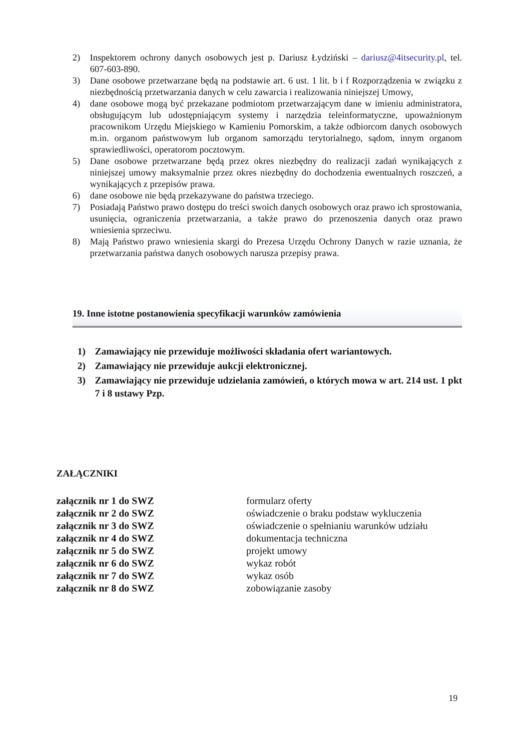2) Inspektorem ochrony danych osobowych jest p. Dariusz Łydziński – dariusz@4itsecurity.pl, tel. 607-603-890.
3) Dane osobowe przetwarzane będą na podstawie art. 6 ust. 1 lit. b i f Rozporządzenia w związku z niezbędnością przetwarzania danych w celu zawarcia i realizowania niniejszej Umowy,
4) dane osobowe mogą być przekazane podmiotom przetwarzającym dane w imieniu administratora, obsługującym lub udostępniającym systemy i narzędzia teleinformatyczne, upoważnionym pracownikom Urzędu Miejskiego w Kamieniu Pomorskim, a także odbiorcom danych osobowych m.in. organom państwowym lub organom samorządu terytorialnego, sądom, innym organom sprawiedliwości, operatorom pocztowym.
5) Dane osobowe przetwarzane będą przez okres niezbędny do realizacji zadań wynikających z niniejszej umowy maksymalnie przez okres niezbędny do dochodzenia ewentualnych roszczeń, a wynikających z przepisów prawa.
6) dane osobowe nie będą przekazywane do państwa trzeciego.
7) Posiadają Państwo prawo dostępu do treści swoich danych osobowych oraz prawo ich sprostowania, usunięcia, ograniczenia przetwarzania, a także prawo do przenoszenia danych oraz prawo wniesienia sprzeciwu.
8) Mają Państwo prawo wniesienia skargi do Prezesa Urzędu Ochrony Danych w razie uznania, że przetwarzania państwa danych osobowych narusza przepisy prawa.
19. Inne istotne postanowienia specyfikacji warunków zamówienia
1) Zamawiający nie przewiduje możliwości składania ofert wariantowych.
2) Zamawiający nie przewiduje aukcji elektronicznej.
3) Zamawiający nie przewiduje udzielania zamówień, o których mowa w art. 214 ust. 1 pkt 7 i 8 ustawy Pzp.
ZAŁĄCZNIKI
| załącznik nr 1 do SWZ | formularz oferty |
| załącznik nr 2 do SWZ | oświadczenie o braku podstaw wykluczenia |
| załącznik nr 3 do SWZ | oświadczenie o spełnianiu warunków udziału |
| załącznik nr 4 do SWZ | dokumentacja techniczna |
| załącznik nr 5 do SWZ | projekt umowy |
| załącznik nr 6 do SWZ | wykaz robót |
| załącznik nr 7 do SWZ | wykaz osób |
| załącznik nr 8 do SWZ | zobowiązanie zasoby |
19